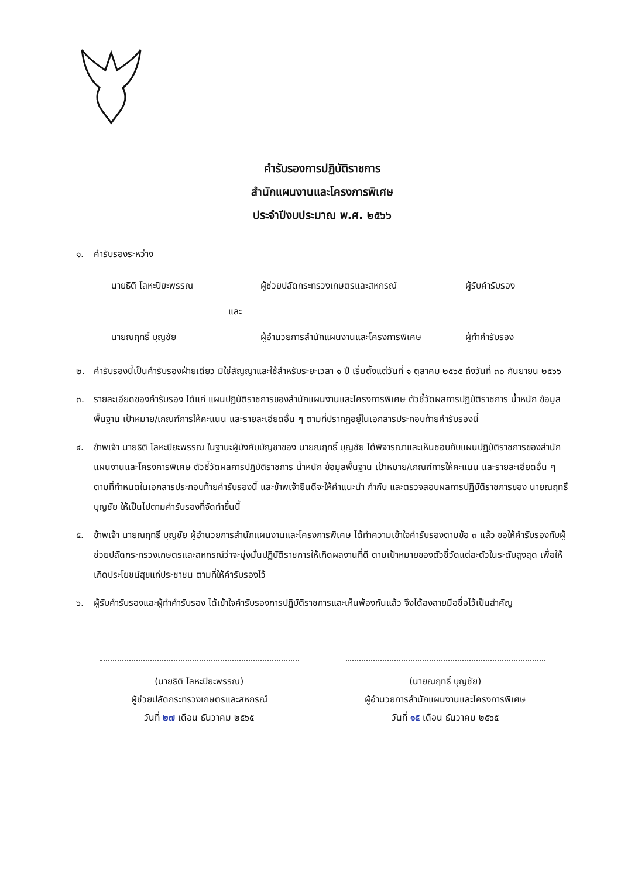คำรับรองการปฏิบัติราชการ
สำนักแผนงานและโครงการพิเศษ
ประจำปีงบประมาณ พ.ศ. ๒๕๖๖
๑. คำรับรองระหว่าง
นายธิติ โลหะปิยะพรรณ ผู้ช่วยปลัดกระทรวงเกษตรและสหกรณ์ ผู้รับคำรับรอง
และ
นายณฤทธิ์ บุญชัย ผู้อำนวยการสำนักแผนงานและโครงการพิเศษ ผู้ทำคำรับรอง
๒. คำรับรองนี้เป็นคำรับรองฝ่ายเดียว มิใช่สัญญาและใช้สำหรับระยะเวลา ๑ ปี เริ่มตั้งแต่วันที่ ๑ ตุลาคม ๒๕๖๕ ถึงวันที่ ๓๐ กันยายน ๒๕๖๖
๓. รายละเอียดของคำรับรอง ได้แก่ แผนปฏิบัติราชการของสำนักแผนงานและโครงการพิเศษ ตัวชี้วัดผลการปฏิบัติราชการ น้ำหนัก ข้อมูลพื้นฐาน เป้าหมาย/เกณฑ์การให้คะแนน และรายละเอียดอื่น ๆ ตามที่ปรากฏอยู่ในเอกสารประกอบท้ายคำรับรองนี้
๔. ข้าพเจ้า นายธิติ โลหะปิยะพรรณ ในฐานะผู้บังคับบัญชาของ นายณฤทธิ์ บุญชัย ได้พิจารณาและเห็นชอบกับแผนปฏิบัติราชการของสำนักแผนงานและโครงการพิเศษ ตัวชี้วัดผลการปฏิบัติราชการ น้ำหนัก ข้อมูลพื้นฐาน เป้าหมาย/เกณฑ์การให้คะแนน และรายละเอียดอื่น ๆ ตามที่กำหนดในเอกสารประกอบท้ายคำรับรองนี้ และข้าพเจ้ายินดีจะให้คำแนะนำ กำกับ และตรวจสอบผลการปฏิบัติราชการของ นายณฤทธิ์ บุญชัย ให้เป็นไปตามคำรับรองที่จัดทำขึ้นนี้
๕. ข้าพเจ้า นายณฤทธิ์ บุญชัย ผู้อำนวยการสำนักแผนงานและโครงการพิเศษ ได้ทำความเข้าใจคำรับรองตามข้อ ๓ แล้ว ขอให้คำรับรองกับผู้ช่วยปลัดกระทรวงเกษตรและสหกรณ์ว่าจะมุ่งมั่นปฏิบัติราชการให้เกิดผลงานที่ดี ตามเป้าหมายของตัวชี้วัดแต่ละตัวในระดับสูงสุด เพื่อให้เกิดประโยชน์สุขแก่ประชาชน ตามที่ให้คำรับรองไว้
๖. ผู้รับคำรับรองและผู้ทำคำรับรอง ได้เข้าใจคำรับรองการปฏิบัติราชการและเห็นพ้องกันแล้ว จึงได้ลงลายมือชื่อไว้เป็นสำคัญ
(นายธิติ โลหะปิยะพรรณ)
ผู้ช่วยปลัดกระทรวงเกษตรและสหกรณ์
วันที่ ๒๗ เดือน ธันวาคม ๒๕๖๕
(นายณฤทธิ์ บุญชัย)
ผู้อำนวยการสำนักแผนงานและโครงการพิเศษ
วันที่ ๑๕ เดือน ธันวาคม ๒๕๖๕